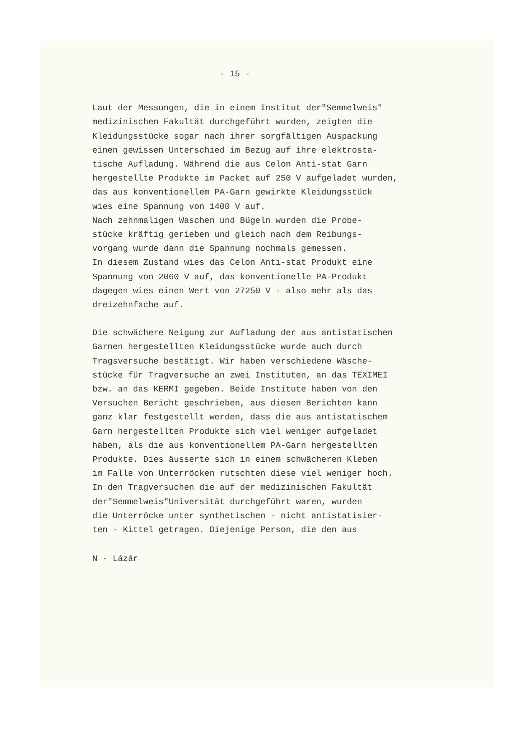- 15 -
Laut der Messungen, die in einem Institut der"Semmelweis" medizinischen Fakultät durchgeführt wurden, zeigten die Kleidungsstücke sogar nach ihrer sorgfältigen Auspackung einen gewissen Unterschied im Bezug auf ihre elektrosta- tische Aufladung. Während die aus Celon Anti-stat Garn hergestellte Produkte im Packet auf 250 V aufgeladet wurden, das aus konventionellem PA-Garn gewirkte Kleidungsstück wies eine Spannung von 1400 V auf. Nach zehnmaligen Waschen und Bügeln wurden die Probe- stücke kräftig gerieben und gleich nach dem Reibungs- vorgang wurde dann die Spannung nochmals gemessen. In diesem Zustand wies das Celon Anti-stat Produkt eine Spannung von 2060 V auf, das konventionelle PA-Produkt dagegen wies einen Wert von 27250 V - also mehr als das dreizehnfache auf.
Die schwächere Neigung zur Aufladung der aus antistatischen Garnen hergestellten Kleidungsstücke wurde auch durch Tragsversuche bestätigt. Wir haben verschiedene Wäsche- stücke für Tragversuche an zwei Instituten, an das TEXIMEI bzw. an das KERMI gegeben. Beide Institute haben von den Versuchen Bericht geschrieben, aus diesen Berichten kann ganz klar festgestellt werden, dass die aus antistatischem Garn hergestellten Produkte sich viel weniger aufgeladet haben, als die aus konventionellem PA-Garn hergestellten Produkte. Dies äusserte sich in einem schwächeren Kleben im Falle von Unterröcken rutschten diese viel weniger hoch. In den Tragversuchen die auf der medizinischen Fakultät der"Semmelweis"Universität durchgeführt waren, wurden die Unterröcke unter synthetischen - nicht antistatisier- ten - Kittel getragen. Diejenige Person, die den aus
N - Lázár